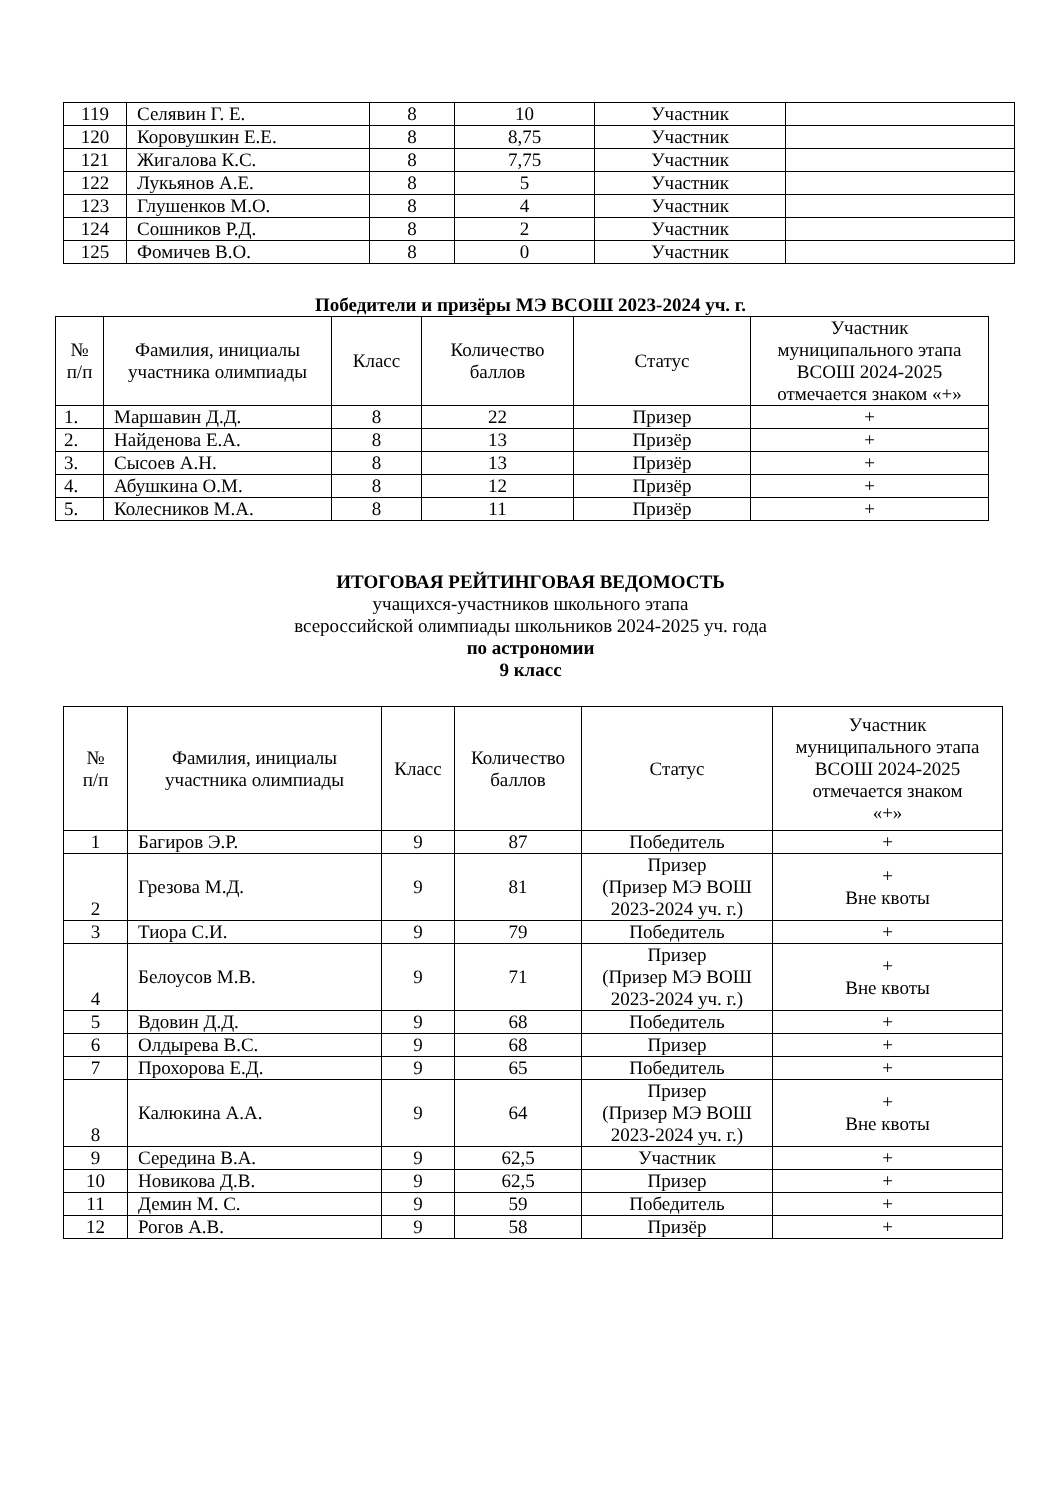| 119 | Селявин Г. Е. | 8 | 10 | Участник | |
| 120 | Коровушкин Е.Е. | 8 | 8,75 | Участник | |
| 121 | Жигалова К.С. | 8 | 7,75 | Участник | |
| 122 | Лукьянов А.Е. | 8 | 5 | Участник | |
| 123 | Глушенков М.О. | 8 | 4 | Участник | |
| 124 | Сошников Р.Д. | 8 | 2 | Участник | |
| 125 | Фомичев В.О. | 8 | 0 | Участник | |
Победители и призёры МЭ ВСОШ 2023-2024 уч. г.
| № п/п | Фамилия, инициалы участника олимпиады | Класс | Количество баллов | Статус | Участник муниципального этапа ВСОШ 2024-2025 отмечается знаком «+» |
| --- | --- | --- | --- | --- | --- |
| 1. | Маршавин Д.Д. | 8 | 22 | Призер | + |
| 2. | Найденова Е.А. | 8 | 13 | Призёр | + |
| 3. | Сысоев А.Н. | 8 | 13 | Призёр | + |
| 4. | Абушкина О.М. | 8 | 12 | Призёр | + |
| 5. | Колесников М.А. | 8 | 11 | Призёр | + |
ИТОГОВАЯ РЕЙТИНГОВАЯ ВЕДОМОСТЬ
учащихся-участников школьного этапа
всероссийской олимпиады школьников 2024-2025 уч. года
по астрономии
9 класс
| № п/п | Фамилия, инициалы участника олимпиады | Класс | Количество баллов | Статус | Участник муниципального этапа ВСОШ 2024-2025 отмечается знаком «+» |
| --- | --- | --- | --- | --- | --- |
| 1 | Багиров Э.Р. | 9 | 87 | Победитель | + |
| 2 | Грезова М.Д. | 9 | 81 | Призер (Призер МЭ ВОШ 2023-2024 уч. г.) | + Вне квоты |
| 3 | Тиора С.И. | 9 | 79 | Победитель | + |
| 4 | Белоусов М.В. | 9 | 71 | Призер (Призер МЭ ВОШ 2023-2024 уч. г.) | + Вне квоты |
| 5 | Вдовин Д.Д. | 9 | 68 | Победитель | + |
| 6 | Олдырева В.С. | 9 | 68 | Призер | + |
| 7 | Прохорова Е.Д. | 9 | 65 | Победитель | + |
| 8 | Калюкина А.А. | 9 | 64 | Призер (Призер МЭ ВОШ 2023-2024 уч. г.) | + Вне квоты |
| 9 | Середина В.А. | 9 | 62,5 | Участник | + |
| 10 | Новикова Д.В. | 9 | 62,5 | Призер | + |
| 11 | Демин М. С. | 9 | 59 | Победитель | + |
| 12 | Рогов А.В. | 9 | 58 | Призёр | + |